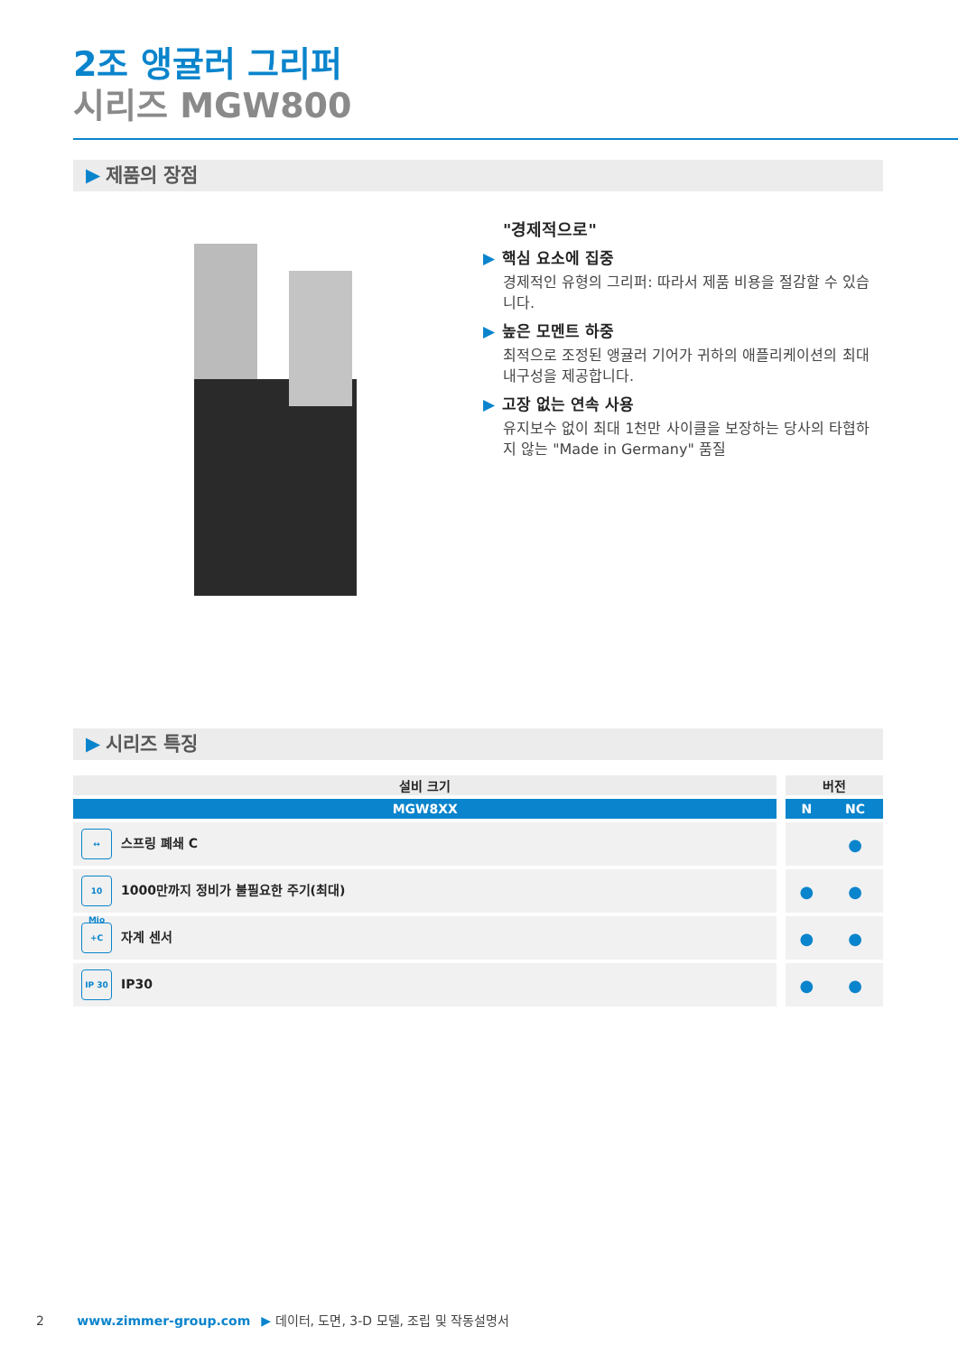2조 앵귤러 그리퍼
시리즈 MGW800
▶ 제품의 장점
"경제적으로"
▶ 핵심 요소에 집중
경제적인 유형의 그리퍼: 따라서 제품 비용을 절감할 수 있습니다.
▶ 높은 모멘트 하중
최적으로 조정된 앵귤러 기어가 귀하의 애플리케이션의 최대 내구성을 제공합니다.
▶ 고장 없는 연속 사용
유지보수 없이 최대 1천만 사이클을 보장하는 당사의 타협하지 않는 "Made in Germany" 품질
▶ 시리즈 특징
| 설비 크기 | | 버전 | |
| --- | --- | --- | --- |
| MGW8XX | | N | NC |
| ↔ 스프링 폐쇄 C | | | ● |
| 10 Mio 1000만까지 정비가 불필요한 주기(최대) | | ● | ● |
| +C 자계 센서 | | ● | ● |
| IP 30 IP30 | | ● | ● |
2 www.zimmer-group.com ▶ 데이터, 도면, 3-D 모델, 조립 및 작동설명서